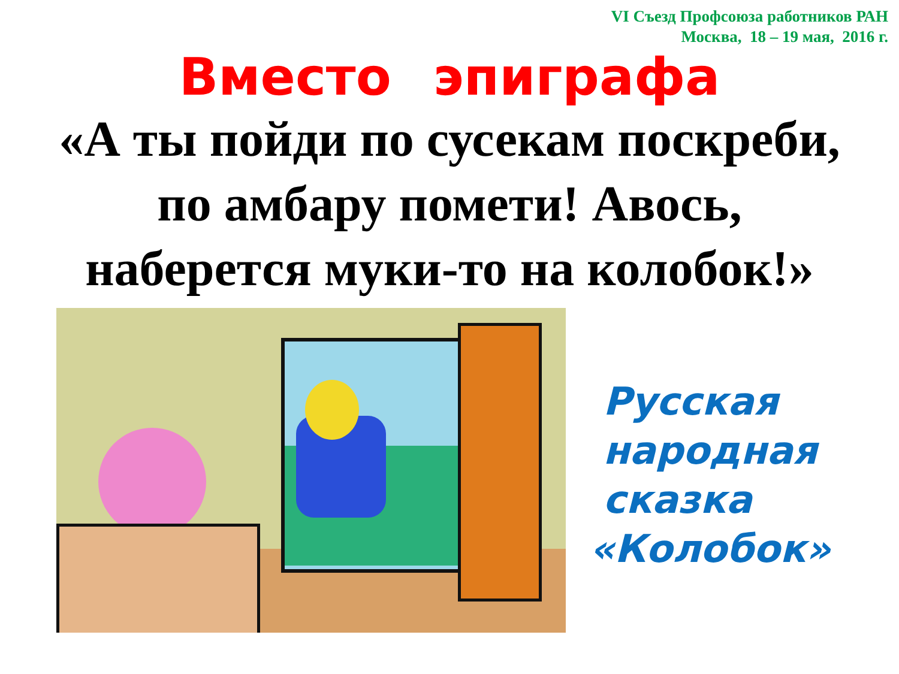VI Съезд Профсоюза работников РАН
Москва, 18 – 19 мая, 2016 г.
Вместо эпиграфа
«А ты пойди по сусекам поскреби,
по амбару помети! Авось,
наберется муки-то на колобок!»
Русская
народная
сказка
«Колобок»